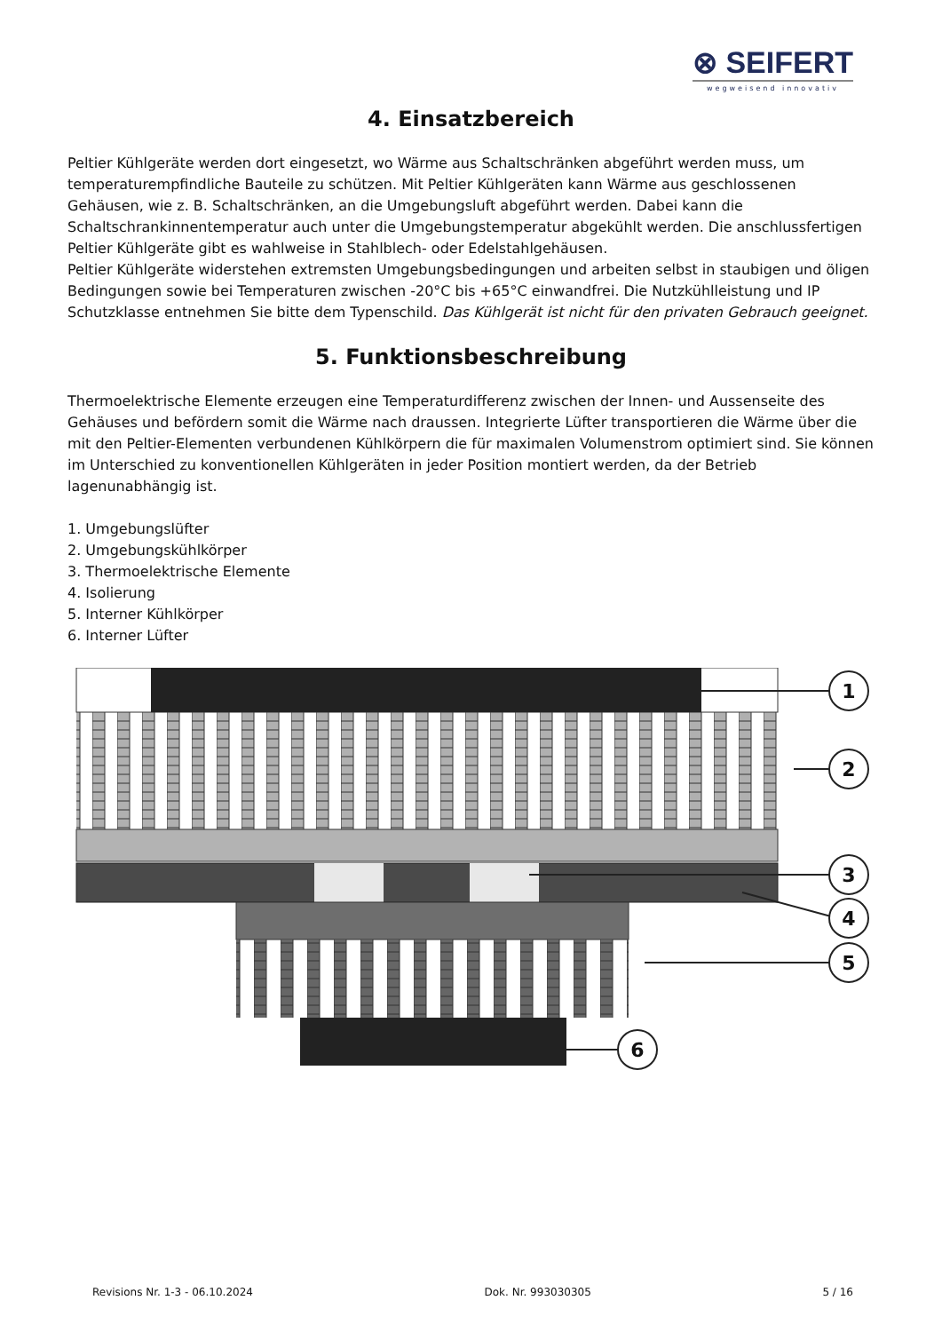⊗ SEIFERT
wegweisend innovativ
4. Einsatzbereich
Peltier Kühlgeräte werden dort eingesetzt, wo Wärme aus Schaltschränken abgeführt werden muss, um temperaturempfindliche Bauteile zu schützen. Mit Peltier Kühlgeräten kann Wärme aus geschlossenen Gehäusen, wie z. B. Schaltschränken, an die Umgebungsluft abgeführt werden. Dabei kann die Schaltschrankinnentemperatur auch unter die Umgebungstemperatur abgekühlt werden. Die anschlussfertigen Peltier Kühlgeräte gibt es wahlweise in Stahlblech- oder Edelstahlgehäusen.
Peltier Kühlgeräte widerstehen extremsten Umgebungsbedingungen und arbeiten selbst in staubigen und öligen Bedingungen sowie bei Temperaturen zwischen -20°C bis +65°C einwandfrei. Die Nutzkühlleistung und IP Schutzklasse entnehmen Sie bitte dem Typenschild. Das Kühlgerät ist nicht für den privaten Gebrauch geeignet.
5. Funktionsbeschreibung
Thermoelektrische Elemente erzeugen eine Temperaturdifferenz zwischen der Innen- und Aussenseite des Gehäuses und befördern somit die Wärme nach draussen. Integrierte Lüfter transportieren die Wärme über die mit den Peltier-Elementen verbundenen Kühlkörpern die für maximalen Volumenstrom optimiert sind. Sie können im Unterschied zu konventionellen Kühlgeräten in jeder Position montiert werden, da der Betrieb lagenunabhängig ist.
1. Umgebungslüfter
2. Umgebungskühlkörper
3. Thermoelektrische Elemente
4. Isolierung
5. Interner Kühlkörper
6. Interner Lüfter
1
2
3
4
5
6
Revisions Nr. 1-3 - 06.10.2024 Dok. Nr. 993030305 5 / 16